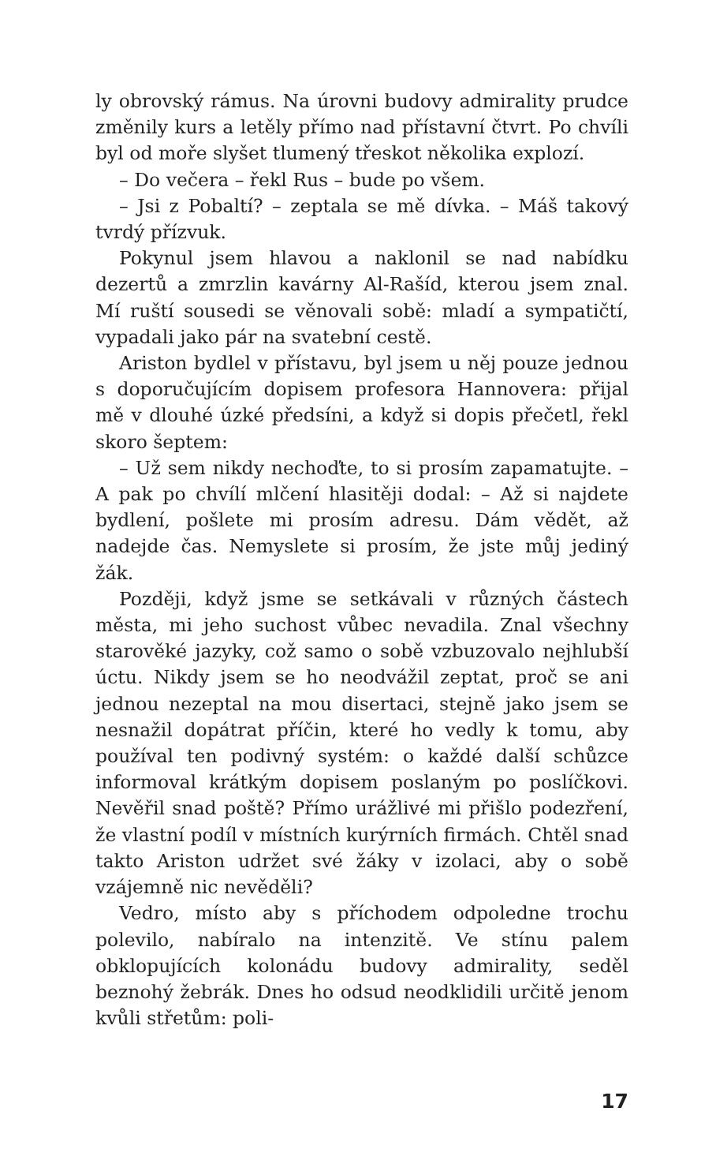ly obrovský rámus. Na úrovni budovy admirality prudce změnily kurs a letěly přímo nad přístavní čtvrt. Po chvíli byl od moře slyšet tlumený třeskot několika explozí.
– Do večera – řekl Rus – bude po všem.
– Jsi z Pobaltí? – zeptala se mě dívka. – Máš takový tvrdý přízvuk.
Pokynul jsem hlavou a naklonil se nad nabídku dezertů a zmrzlin kavárny Al-Rašíd, kterou jsem znal. Mí ruští sousedi se věnovali sobě: mladí a sympatičtí, vypadali jako pár na svatební cestě.
Ariston bydlel v přístavu, byl jsem u něj pouze jednou s doporučujícím dopisem profesora Hannovera: přijal mě v dlouhé úzké předsíni, a když si dopis přečetl, řekl skoro šeptem:
– Už sem nikdy nechoďte, to si prosím zapamatujte. – A pak po chvílí mlčení hlasitěji dodal: – Až si najdete bydlení, pošlete mi prosím adresu. Dám vědět, až nadejde čas. Nemyslete si prosím, že jste můj jediný žák.
Později, když jsme se setkávali v různých částech města, mi jeho suchost vůbec nevadila. Znal všechny starověké jazyky, což samo o sobě vzbuzovalo nejhlubší úctu. Nikdy jsem se ho neodvážil zeptat, proč se ani jednou nezeptal na mou disertaci, stejně jako jsem se nesnažil dopátrat příčin, které ho vedly k tomu, aby používal ten podivný systém: o každé další schůzce informoval krátkým dopisem poslaným po poslíčkovi. Nevěřil snad poště? Přímo urážlivé mi přišlo podezření, že vlastní podíl v místních kurýrních firmách. Chtěl snad takto Ariston udržet své žáky v izolaci, aby o sobě vzájemně nic nevěděli?
Vedro, místo aby s příchodem odpoledne trochu polevilo, nabíralo na intenzitě. Ve stínu palem obklopujících kolonádu budovy admirality, seděl beznohý žebrák. Dnes ho odsud neodklidili určitě jenom kvůli střetům: poli-
17